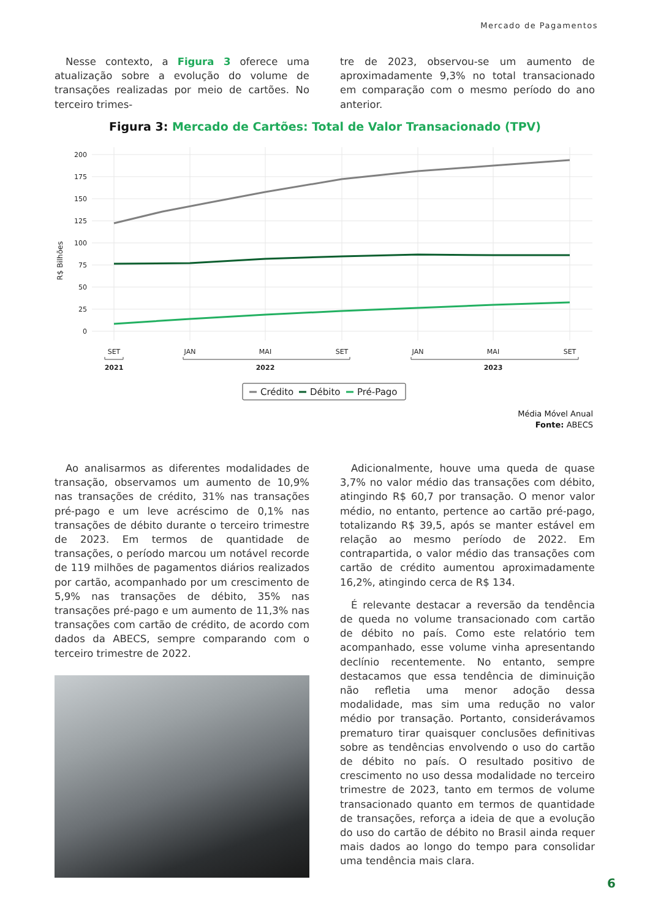Mercado de Pagamentos
Nesse contexto, a Figura 3 oferece uma atualização sobre a evolução do volume de transações realizadas por meio de cartões. No terceiro trimes-
tre de 2023, observou-se um aumento de aproximadamente 9,3% no total transacionado em comparação com o mesmo período do ano anterior.
Figura 3: Mercado de Cartões: Total de Valor Transacionado (TPV)
R$ Bilhões
200
175
150
125
100
75
50
25
0
SET
JAN
MAI
SET
JAN
MAI
SET
2021
2022
2023
Crédito
Débito
Pré-Pago
Média Móvel Anual
Fonte: ABECS
Ao analisarmos as diferentes modalidades de transação, observamos um aumento de 10,9% nas transações de crédito, 31% nas transações pré-pago e um leve acréscimo de 0,1% nas transações de débito durante o terceiro trimestre de 2023. Em termos de quantidade de transações, o período marcou um notável recorde de 119 milhões de pagamentos diários realizados por cartão, acompanhado por um crescimento de 5,9% nas transações de débito, 35% nas transações pré-pago e um aumento de 11,3% nas transações com cartão de crédito, de acordo com dados da ABECS, sempre comparando com o terceiro trimestre de 2022.
Adicionalmente, houve uma queda de quase 3,7% no valor médio das transações com débito, atingindo R$ 60,7 por transação. O menor valor médio, no entanto, pertence ao cartão pré-pago, totalizando R$ 39,5, após se manter estável em relação ao mesmo período de 2022. Em contrapartida, o valor médio das transações com cartão de crédito aumentou aproximadamente 16,2%, atingindo cerca de R$ 134.
É relevante destacar a reversão da tendência de queda no volume transacionado com cartão de débito no país. Como este relatório tem acompanhado, esse volume vinha apresentando declínio recentemente. No entanto, sempre destacamos que essa tendência de diminuição não refletia uma menor adoção dessa modalidade, mas sim uma redução no valor médio por transação. Portanto, considerávamos prematuro tirar quaisquer conclusões definitivas sobre as tendências envolvendo o uso do cartão de débito no país. O resultado positivo de crescimento no uso dessa modalidade no terceiro trimestre de 2023, tanto em termos de volume transacionado quanto em termos de quantidade de transações, reforça a ideia de que a evolução do uso do cartão de débito no Brasil ainda requer mais dados ao longo do tempo para consolidar uma tendência mais clara.
6